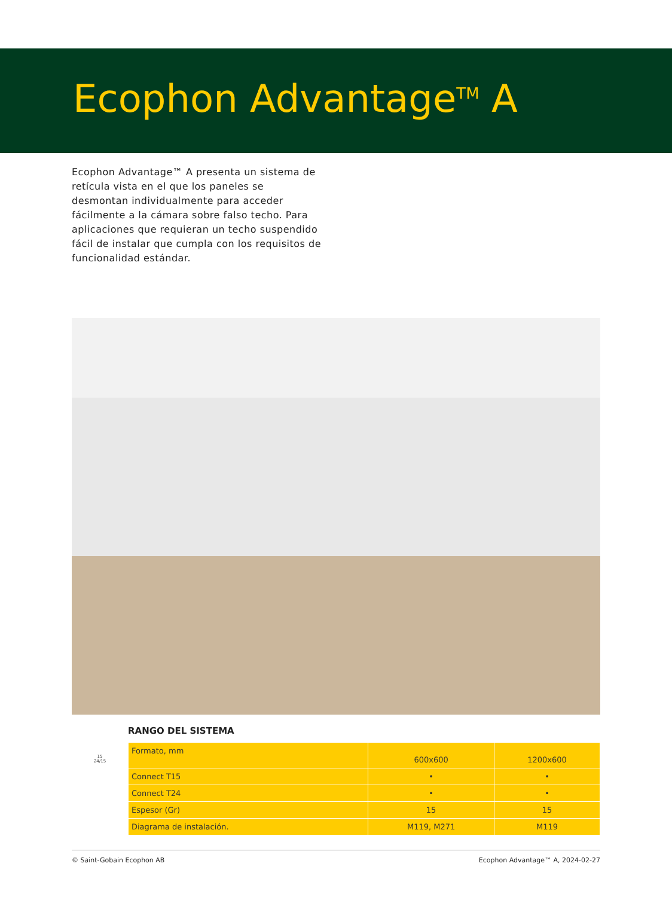Ecophon Advantage<sup>TM</sup> A
Ecophon Advantage™ A presenta un sistema de retícula vista en el que los paneles se desmontan individualmente para acceder fácilmente a la cámara sobre falso techo. Para aplicaciones que requieran un techo suspendido fácil de instalar que cumpla con los requisitos de funcionalidad estándar.
RANGO DEL SISTEMA
15
24/15
| Formato, mm | 600x600 | 1200x600 |
| Connect T15 | • | • |
| Connect T24 | • | • |
| Espesor (Gr) | 15 | 15 |
| Diagrama de instalación. | M119, M271 | M119 |
© Saint-Gobain Ecophon AB Ecophon Advantage™ A, 2024-02-27